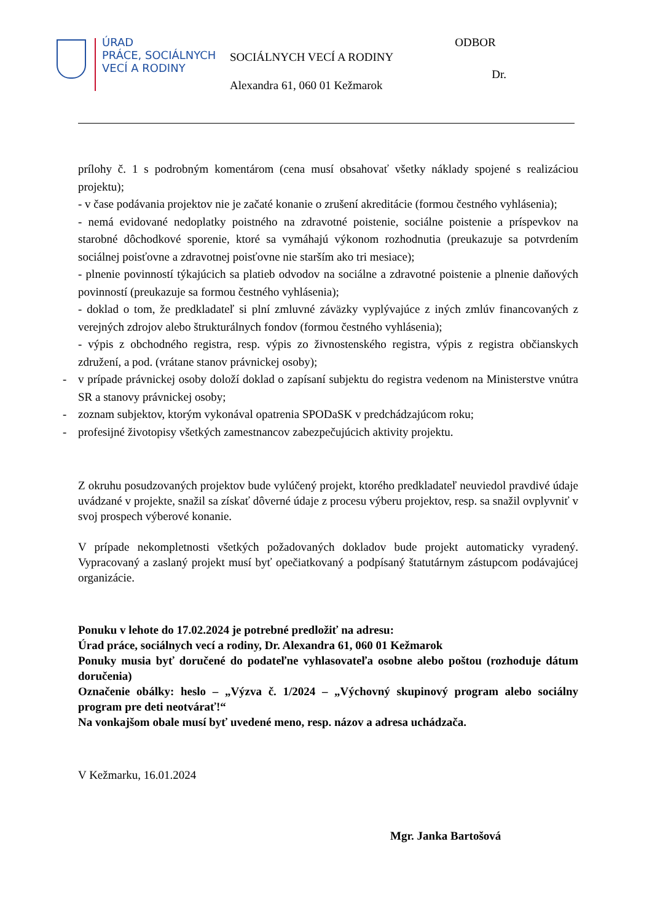ÚRAD
PRÁCE, SOCIÁLNYCH
VECÍ A RODINY
SOCIÁLNYCH VECÍ A RODINY
Alexandra 61, 060 01 Kežmarok
ODBOR
Dr.
prílohy č. 1 s podrobným komentárom (cena musí obsahovať všetky náklady spojené s realizáciou projektu);
- v čase podávania projektov nie je začaté konanie o zrušení akreditácie (formou čestného vyhlásenia);
- nemá evidované nedoplatky poistného na zdravotné poistenie, sociálne poistenie a príspevkov na starobné dôchodkové sporenie, ktoré sa vymáhajú výkonom rozhodnutia (preukazuje sa potvrdením sociálnej poisťovne a zdravotnej poisťovne nie starším ako tri mesiace);
- plnenie povinností týkajúcich sa platieb odvodov na sociálne a zdravotné poistenie a plnenie daňových povinností (preukazuje sa formou čestného vyhlásenia);
- doklad o tom, že predkladateľ si plní zmluvné záväzky vyplývajúce z iných zmlúv financovaných z verejných zdrojov alebo štrukturálnych fondov (formou čestného vyhlásenia);
- výpis z obchodného registra, resp. výpis zo živnostenského registra, výpis z registra občianskych združení, a pod. (vrátane stanov právnickej osoby);
- v prípade právnickej osoby doloží doklad o zapísaní subjektu do registra vedenom na Ministerstve vnútra SR a stanovy právnickej osoby;
- zoznam subjektov, ktorým vykonával opatrenia SPODaSK v predchádzajúcom roku;
- profesijné životopisy všetkých zamestnancov zabezpečujúcich aktivity projektu.
Z okruhu posudzovaných projektov bude vylúčený projekt, ktorého predkladateľ neuviedol pravdivé údaje uvádzané v projekte, snažil sa získať dôverné údaje z procesu výberu projektov, resp. sa snažil ovplyvniť v svoj prospech výberové konanie.
V prípade nekompletnosti všetkých požadovaných dokladov bude projekt automaticky vyradený. Vypracovaný a zaslaný projekt musí byť opečiatkovaný a podpísaný štatutárnym zástupcom podávajúcej organizácie.
Ponuku v lehote do 17.02.2024 je potrebné predložiť na adresu:
Úrad práce, sociálnych vecí a rodiny, Dr. Alexandra 61, 060 01 Kežmarok
Ponuky musia byť doručené do podateľne vyhlasovateľa osobne alebo poštou (rozhoduje dátum doručenia)
Označenie obálky: heslo – „Výzva č. 1/2024 – „Výchovný skupinový program alebo sociálny program pre deti neotvárať!“
Na vonkajšom obale musí byť uvedené meno, resp. názov a adresa uchádzača.
V Kežmarku, 16.01.2024
Mgr. Janka Bartošová